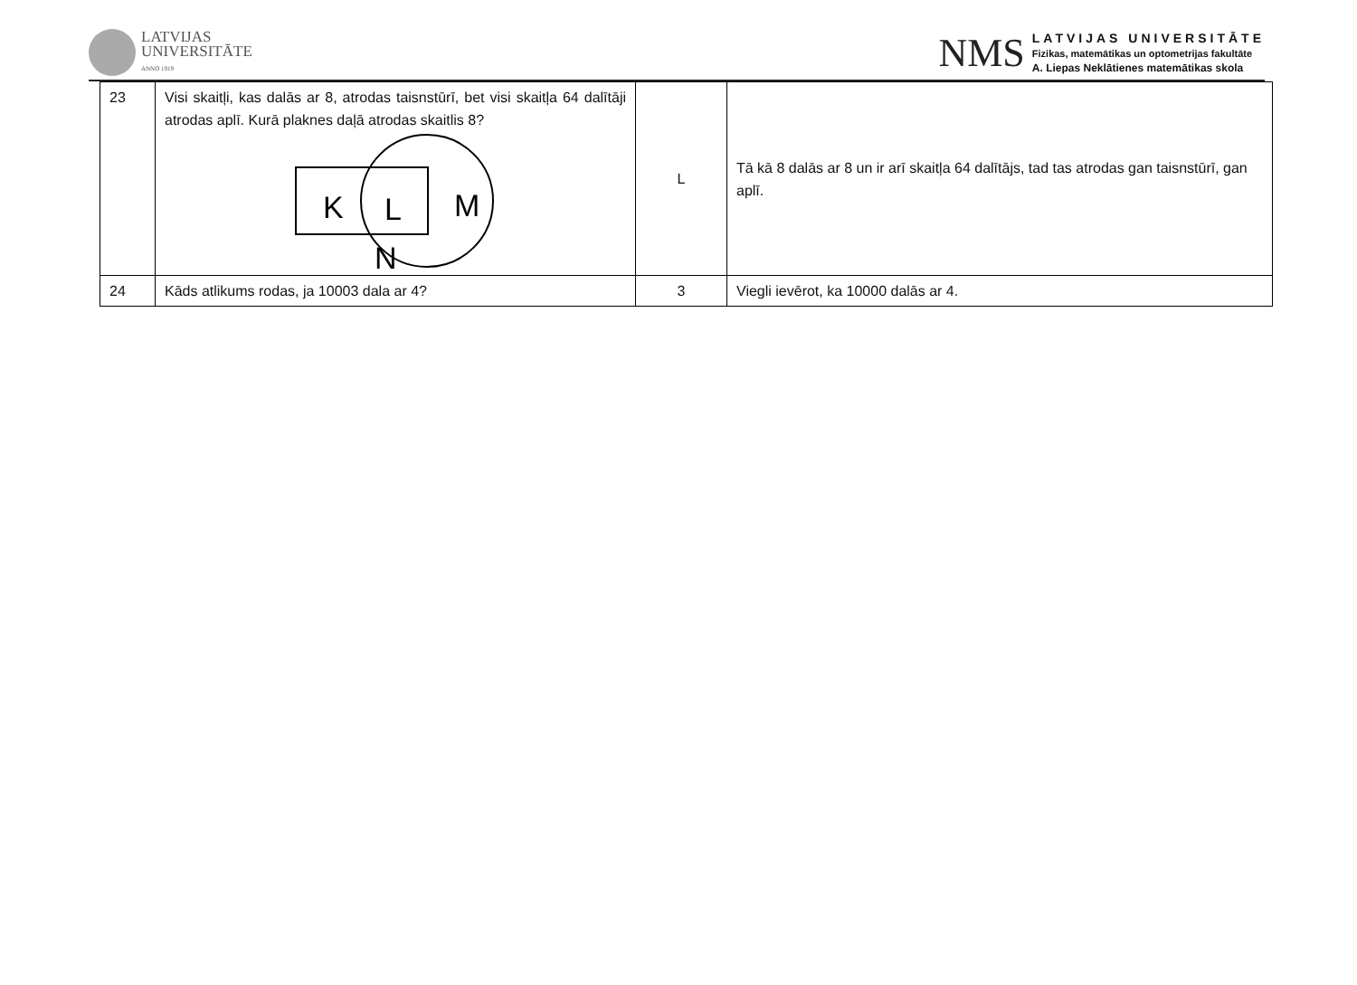LATVIJAS
UNIVERSITĀTE
ANNO 1919
NMS
LATVIJAS UNIVERSITĀTE
Fizikas, matemātikas un optometrijas fakultāte
A. Liepas Neklātienes matemātikas skola
| 23 | Visi skaitļi, kas dalās ar 8, atrodas taisnstūrī, bet visi skaitļa 64 dalītāji atrodas aplī. Kurā plaknes daļā atrodas skaitlis 8? K L M N | L | Tā kā 8 dalās ar 8 un ir arī skaitļa 64 dalītājs, tad tas atrodas gan taisnstūrī, gan aplī. |
| 24 | Kāds atlikums rodas, ja 10003 dala ar 4? | 3 | Viegli ievērot, ka 10000 dalās ar 4. |